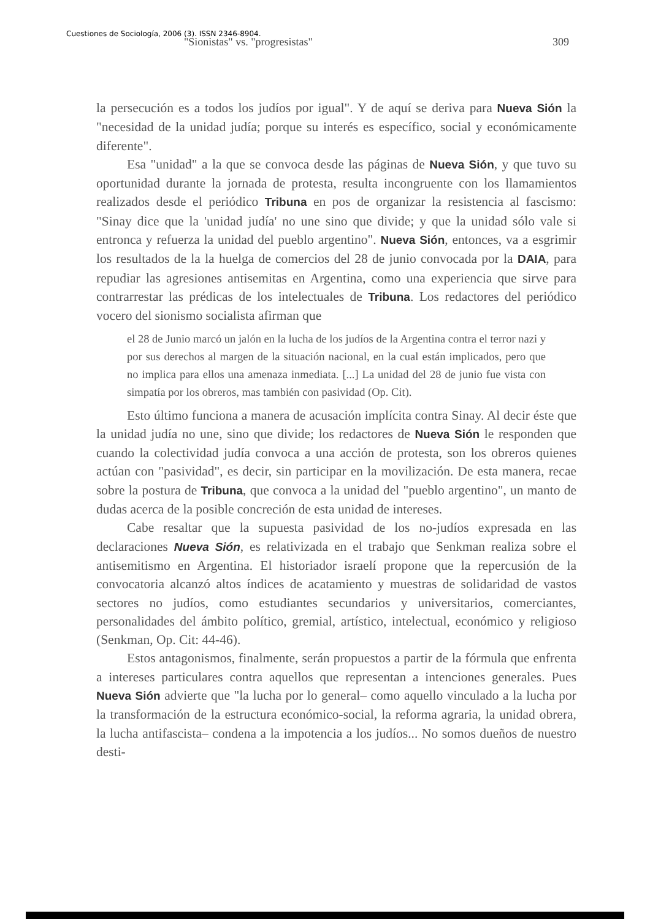Cuestiones de Sociología, 2006 (3). ISSN 2346-8904.
"Sionistas" vs. "progresistas" 309
la persecución es a todos los judíos por igual". Y de aquí se deriva para Nueva Sión la "necesidad de la unidad judía; porque su interés es específico, social y económicamente diferente".
Esa "unidad" a la que se convoca desde las páginas de Nueva Sión, y que tuvo su oportunidad durante la jornada de protesta, resulta incongruente con los llamamientos realizados desde el periódico Tribuna en pos de organizar la resistencia al fascismo: "Sinay dice que la 'unidad judía' no une sino que divide; y que la unidad sólo vale si entronca y refuerza la unidad del pueblo argentino". Nueva Sión, entonces, va a esgrimir los resultados de la la huelga de comercios del 28 de junio convocada por la DAIA, para repudiar las agresiones antisemitas en Argentina, como una experiencia que sirve para contrarrestar las prédicas de los intelectuales de Tribuna. Los redactores del periódico vocero del sionismo socialista afirman que
el 28 de Junio marcó un jalón en la lucha de los judíos de la Argentina contra el terror nazi y por sus derechos al margen de la situación nacional, en la cual están implicados, pero que no implica para ellos una amenaza inmediata. [...] La unidad del 28 de junio fue vista con simpatía por los obreros, mas también con pasividad (Op. Cit).
Esto último funciona a manera de acusación implícita contra Sinay. Al decir éste que la unidad judía no une, sino que divide; los redactores de Nueva Sión le responden que cuando la colectividad judía convoca a una acción de protesta, son los obreros quienes actúan con "pasividad", es decir, sin participar en la movilización. De esta manera, recae sobre la postura de Tribuna, que convoca a la unidad del "pueblo argentino", un manto de dudas acerca de la posible concreción de esta unidad de intereses.
Cabe resaltar que la supuesta pasividad de los no-judíos expresada en las declaraciones Nueva Sión, es relativizada en el trabajo que Senkman realiza sobre el antisemitismo en Argentina. El historiador israelí propone que la repercusión de la convocatoria alcanzó altos índices de acatamiento y muestras de solidaridad de vastos sectores no judíos, como estudiantes secundarios y universitarios, comerciantes, personalidades del ámbito político, gremial, artístico, intelectual, económico y religioso (Senkman, Op. Cit: 44-46).
Estos antagonismos, finalmente, serán propuestos a partir de la fórmula que enfrenta a intereses particulares contra aquellos que representan a intenciones generales. Pues Nueva Sión advierte que "la lucha por lo general– como aquello vinculado a la lucha por la transformación de la estructura económico-social, la reforma agraria, la unidad obrera, la lucha antifascista– condena a la impotencia a los judíos... No somos dueños de nuestro desti-